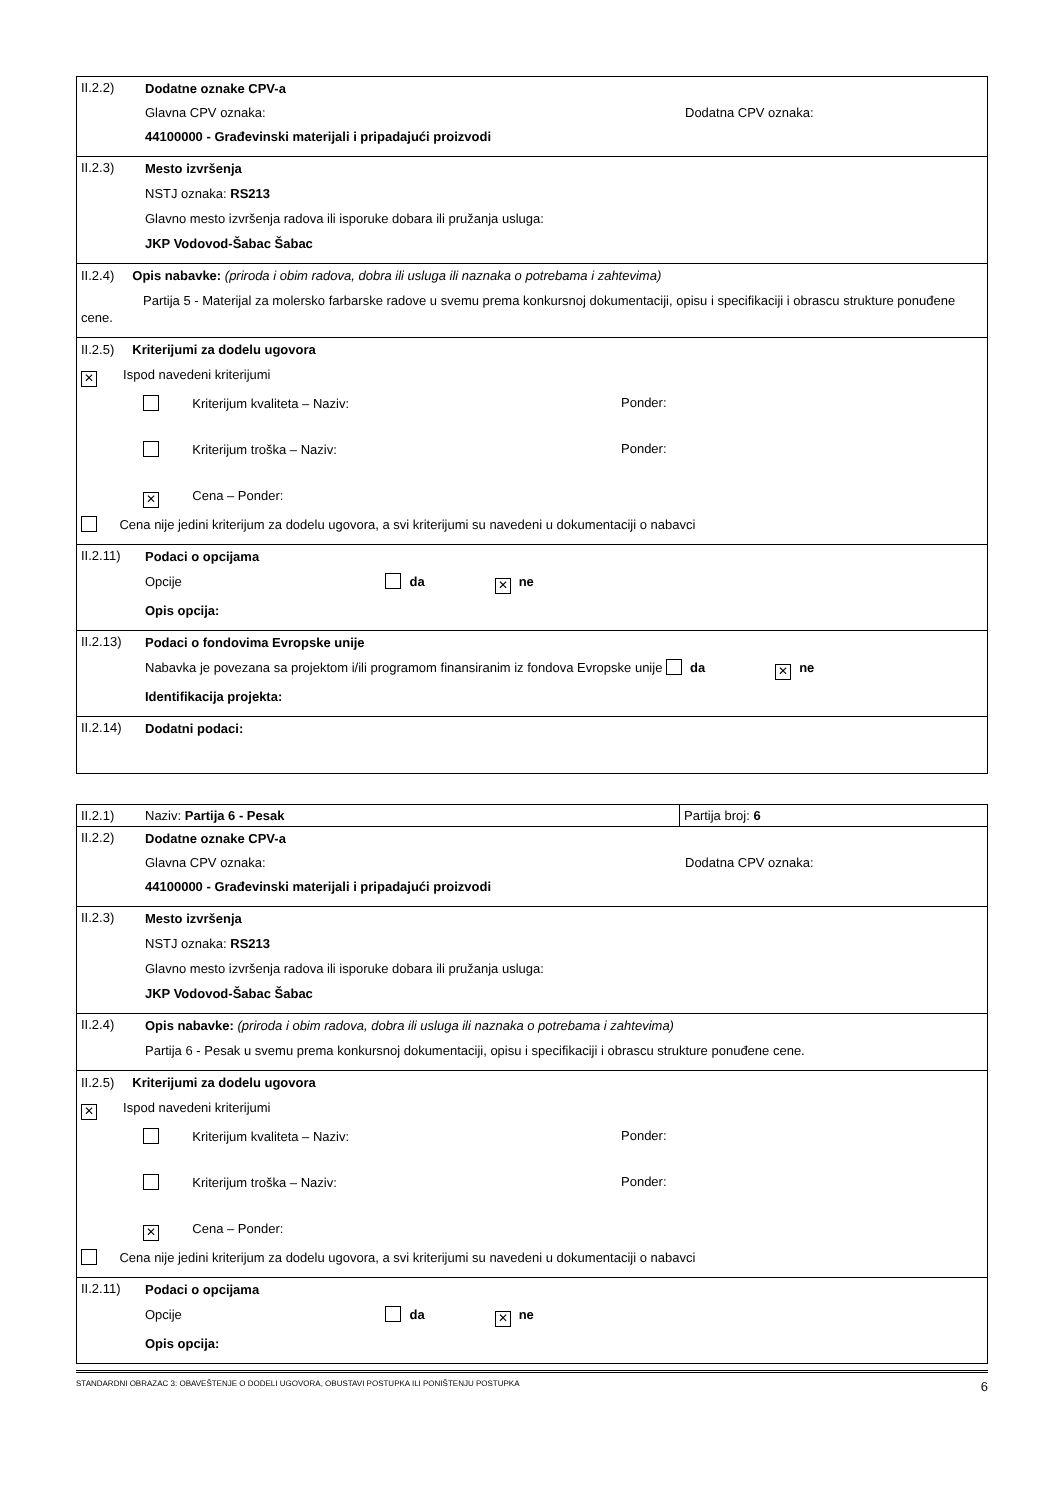| II.2.2) | Dodatne oznake CPV-a Glavna CPV oznaka: Dodatna CPV oznaka: 44100000 - Građevinski materijali i pripadajući proizvodi |
| II.2.3) | Mesto izvršenja NSTJ oznaka: RS213 Glavno mesto izvršenja radova ili isporuke dobara ili pružanja usluga: JKP Vodovod-Šabac Šabac |
| II.2.4) Opis nabavke: (priroda i obim radova, dobra ili usluga ili naznaka o potrebama i zahtevima) Partija 5 - Materijal za molersko farbarske radove u svemu prema konkursnoj dokumentaciji, opisu i specifikaciji i obrascu strukture ponuđene cene. | |
| II.2.5) Kriterijumi za dodelu ugovora ✕ Ispod navedeni kriterijumi Kriterijum kvaliteta – Naziv: Ponder: Kriterijum troška – Naziv: Ponder: ✕ Cena – Ponder: Cena nije jedini kriterijum za dodelu ugovora, a svi kriterijumi su navedeni u dokumentaciji o nabavci | |
| II.2.11) | Podaci o opcijama Opcije da ✕ ne Opis opcija: |
| II.2.13) | Podaci o fondovima Evropske unije Nabavka je povezana sa projektom i/ili programom finansiranim iz fondova Evropske unije da ✕ ne Identifikacija projekta: |
| II.2.14) | Dodatni podaci: |
| II.2.1) | Naziv: Partija 6 - Pesak | Partija broj: 6 |
| II.2.2) | Dodatne oznake CPV-a Glavna CPV oznaka: Dodatna CPV oznaka: 44100000 - Građevinski materijali i pripadajući proizvodi | |
| II.2.3) | Mesto izvršenja NSTJ oznaka: RS213 Glavno mesto izvršenja radova ili isporuke dobara ili pružanja usluga: JKP Vodovod-Šabac Šabac | |
| II.2.4) | Opis nabavke: (priroda i obim radova, dobra ili usluga ili naznaka o potrebama i zahtevima) Partija 6 - Pesak u svemu prema konkursnoj dokumentaciji, opisu i specifikaciji i obrascu strukture ponuđene cene. | |
| II.2.5) Kriterijumi za dodelu ugovora ✕ Ispod navedeni kriterijumi Kriterijum kvaliteta – Naziv: Ponder: Kriterijum troška – Naziv: Ponder: ✕ Cena – Ponder: Cena nije jedini kriterijum za dodelu ugovora, a svi kriterijumi su navedeni u dokumentaciji o nabavci | | |
| II.2.11) | Podaci o opcijama Opcije da ✕ ne Opis opcija: | |
STANDARDNI OBRAZAC 3: OBAVEŠTENJE O DODELI UGOVORA, OBUSTAVI POSTUPKA ILI PONIŠTENJU POSTUPKA 6